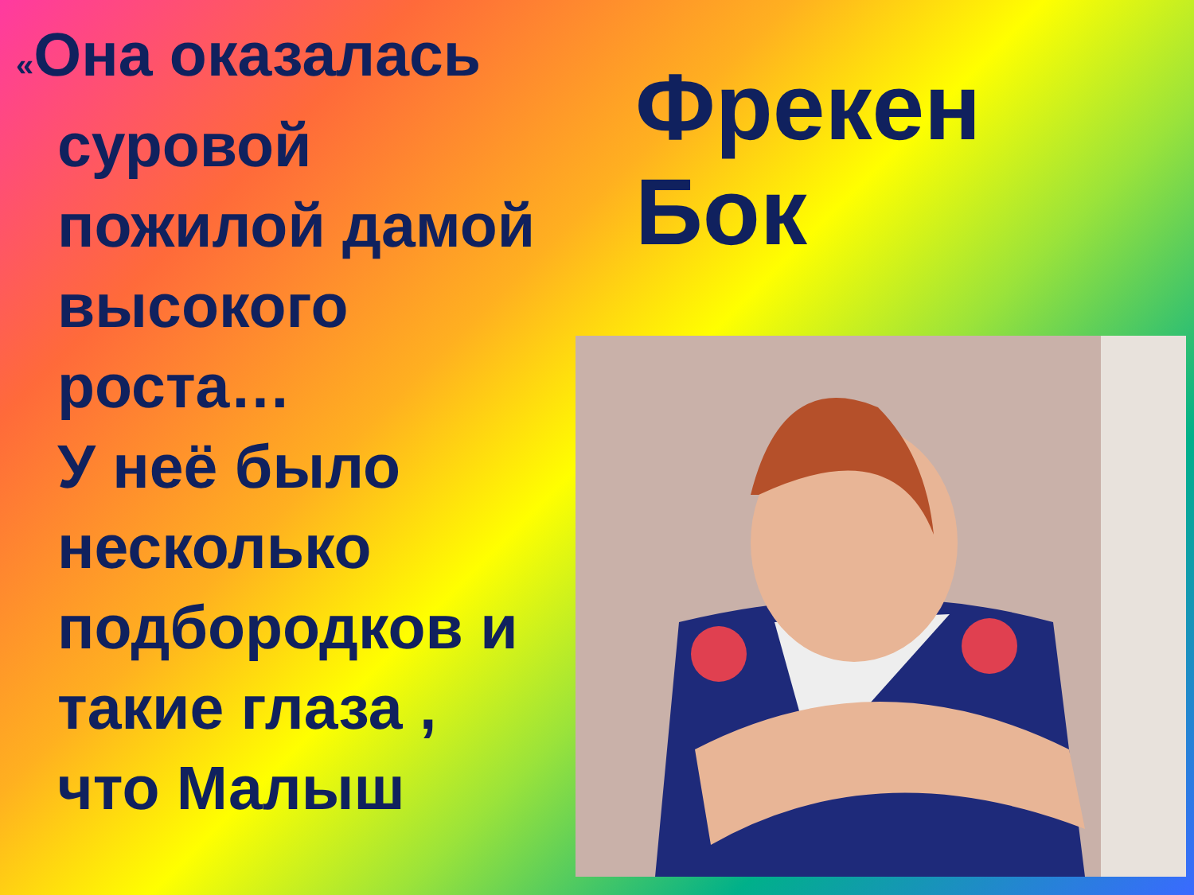«Она оказалась
суровой пожилой дамой высокого роста…
У неё было несколько подбородков и такие глаза ,
что Малыш
Фрекен
Бок